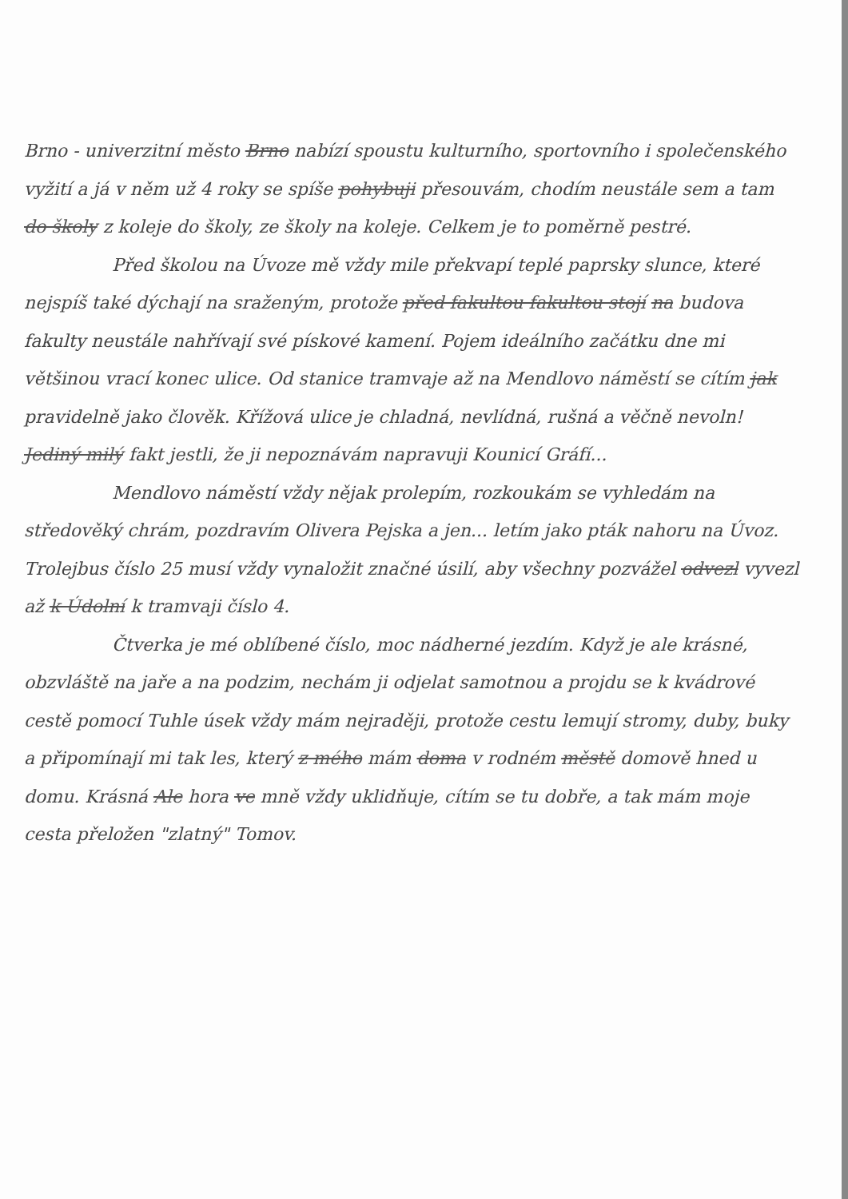Brno - univerzitní město Brno nabízí spoustu kulturního, sportovního i společenského vyžití a já v něm už 4 roky se spíše pohybuji přesouvám, chodím neustále sem a tam do školy z koleje do školy, ze školy na koleje. Celkem je to poměrně pestré.
Před školou na Úvoze mě vždy mile překvapí teplé paprsky slunce, které nejspíš také dýchají na sraženým, protože před fakultou fakultou stojí na budova fakulty neustále nahřívají své pískové kamení. Pojem ideálního začátku dne mi většinou vrací konec ulice. Od stanice tramvaje až na Mendlovo náměstí se cítím jak pravidelně jako člověk. Křížová ulice je chladná, nevlídná, rušná a věčně nevoln! Jediný milý fakt jestli, že ji nepoznávám napravuji Kounicí Gráfí...
Mendlovo náměstí vždy nějak prolepím, rozkoukám se vyhledám na středověký chrám, pozdravím Olivera Pejska a jen... letím jako pták nahoru na Úvoz. Trolejbus číslo 25 musí vždy vynaložit značné úsilí, aby všechny pozvážel odvezl vyvezl až k Údolní k tramvaji číslo 4.
Čtverka je mé oblíbené číslo, moc nádherné jezdím. Když je ale krásné, obzvláště na jaře a na podzim, nechám ji odjelat samotnou a projdu se k kvádrové cestě pomocí Tuhle úsek vždy mám nejraději, protože cestu lemují stromy, duby, buky a připomínají mi tak les, který z mého mám doma v rodném městě domově hned u domu. Krásná Ale hora ve mně vždy uklidňuje, cítím se tu dobře, a tak mám moje cesta přeložen "zlatný" Tomov.